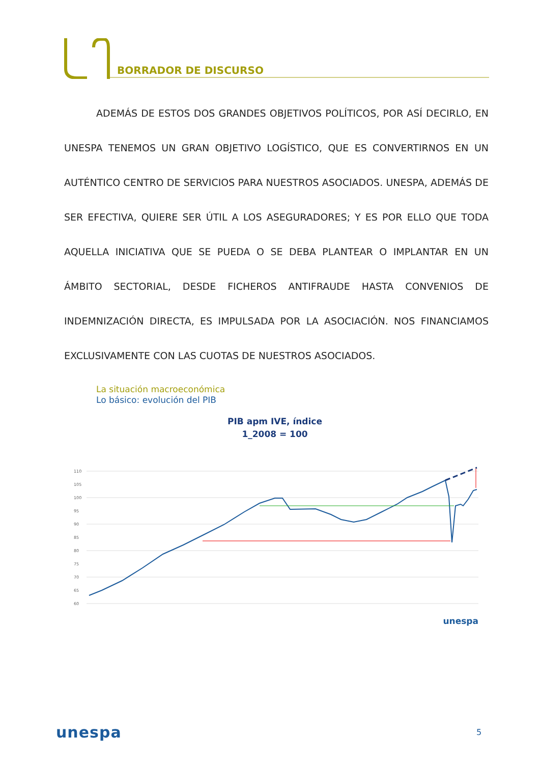BORRADOR DE DISCURSO
ADEMÁS DE ESTOS DOS GRANDES OBJETIVOS POLÍTICOS, POR ASÍ DECIRLO, EN UNESPA TENEMOS UN GRAN OBJETIVO LOGÍSTICO, QUE ES CONVERTIRNOS EN UN AUTÉNTICO CENTRO DE SERVICIOS PARA NUESTROS ASOCIADOS. UNESPA, ADEMÁS DE SER EFECTIVA, QUIERE SER ÚTIL A LOS ASEGURADORES; Y ES POR ELLO QUE TODA AQUELLA INICIATIVA QUE SE PUEDA O SE DEBA PLANTEAR O IMPLANTAR EN UN ÁMBITO SECTORIAL, DESDE FICHEROS ANTIFRAUDE HASTA CONVENIOS DE INDEMNIZACIÓN DIRECTA, ES IMPULSADA POR LA ASOCIACIÓN. NOS FINANCIAMOS EXCLUSIVAMENTE CON LAS CUOTAS DE NUESTROS ASOCIADOS.
La situación macroeconómica
Lo básico: evolución del PIB
PIB apm IVE, índice
1_2008 = 100
110
105
100
95
90
85
80
75
70
65
60
unespa
unespa 5